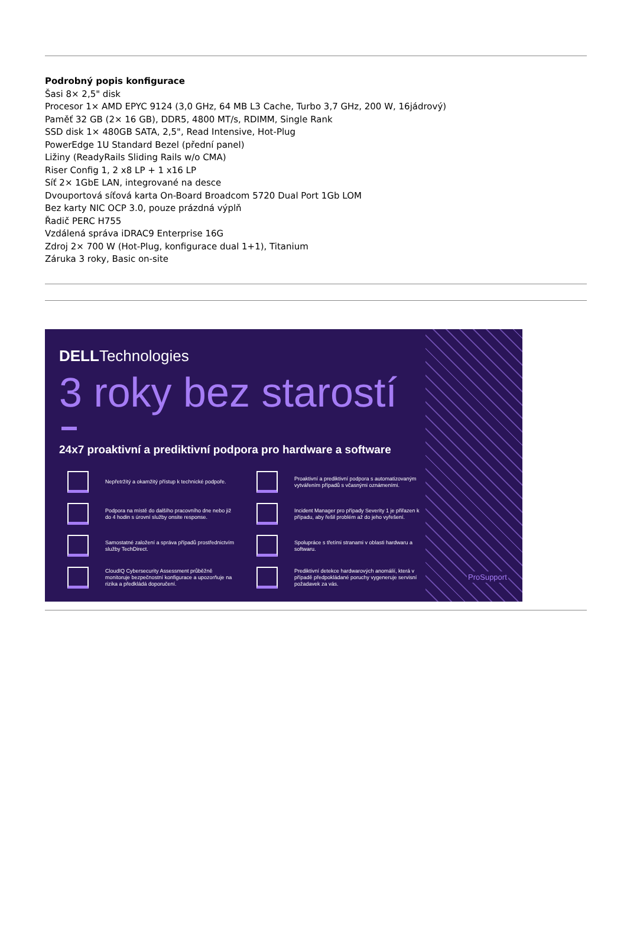Podrobný popis konfigurace
Šasi 8× 2,5" disk
Procesor 1× AMD EPYC 9124 (3,0 GHz, 64 MB L3 Cache, Turbo 3,7 GHz, 200 W, 16jádrový)
Paměť 32 GB (2× 16 GB), DDR5, 4800 MT/s, RDIMM, Single Rank
SSD disk 1× 480GB SATA, 2,5", Read Intensive, Hot-Plug
PowerEdge 1U Standard Bezel (přední panel)
Ližiny (ReadyRails Sliding Rails w/o CMA)
Riser Config 1, 2 x8 LP + 1 x16 LP
Síť 2× 1GbE LAN, integrované na desce
Dvouportová síťová karta On-Board Broadcom 5720 Dual Port 1Gb LOM
Bez karty NIC OCP 3.0, pouze prázdná výplň
Řadič PERC H755
Vzdálená správa iDRAC9 Enterprise 16G
Zdroj 2× 700 W (Hot-Plug, konfigurace dual 1+1), Titanium
Záruka 3 roky, Basic on-site
DELLTechnologies
3 roky bez starostí
24x7 proaktivní a prediktivní podpora pro hardware a software
Nepřetržitý a okamžitý přístup k technické podpoře.
Proaktivní a prediktivní podpora s automatizovaným vytvářením případů s včasnými oznámeními.
Podpora na místě do dalšího pracovního dne nebo již do 4 hodin s úrovní služby onsite response.
Incident Manager pro případy Severity 1 je přiřazen k případu, aby řešil problém až do jeho vyřešení.
Samostatné založení a správa případů prostřednictvím služby TechDirect.
Spolupráce s třetími stranami v oblasti hardwaru a softwaru.
CloudIQ Cybersecurity Assessment průběžně monitoruje bezpečnostní konfigurace a upozorňuje na rizika a předkládá doporučení.
Prediktivní detekce hardwarových anomálií, která v případě předpokládané poruchy vygeneruje servisní požadavek za vás.
ProSupport